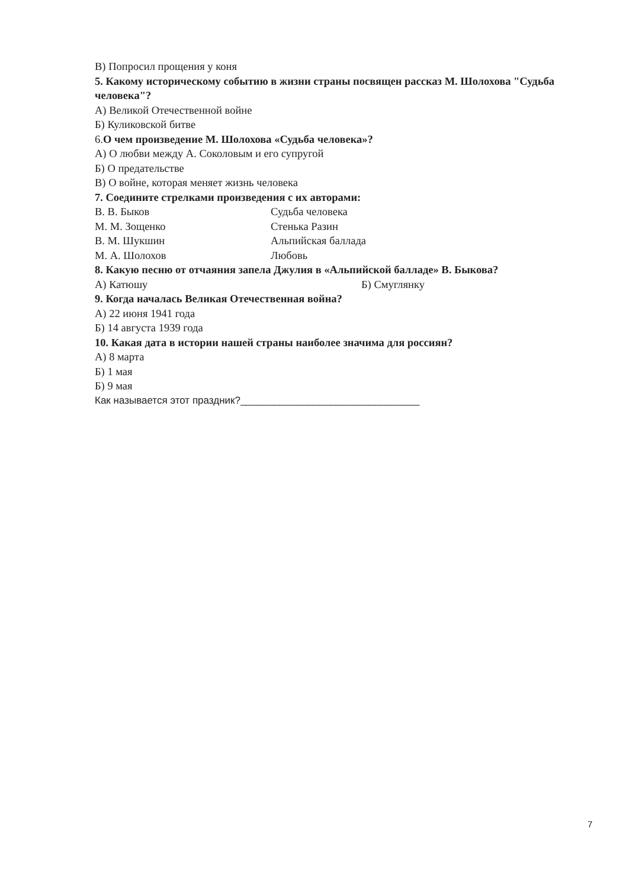В) Попросил прощения у коня
5. Какому историческому событию в жизни страны посвящен рассказ М. Шолохова "Судьба человека"?
А) Великой Отечественной войне
Б) Куликовской битве
6.О чем произведение М. Шолохова «Судьба человека»?
А) О любви между А. Соколовым и его супругой
Б) О предательстве
В) О войне, которая меняет жизнь человека
7. Соедините стрелками произведения с их авторами:
В. В. Быков Судьба человека
М. М. Зощенко Стенька Разин
В. М. Шукшин Альпийская баллада
М. А. Шолохов Любовь
8. Какую песню от отчаяния запела Джулия в «Альпийской балладе» В. Быкова?
А) Катюшу Б) Смуглянку
9. Когда началась Великая Отечественная война?
А) 22 июня 1941 года
Б) 14 августа 1939 года
10. Какая дата в истории нашей страны наиболее значима для россиян?
А) 8 марта
Б) 1 мая
Б) 9 мая
Как называется этот праздник?________________________________
7